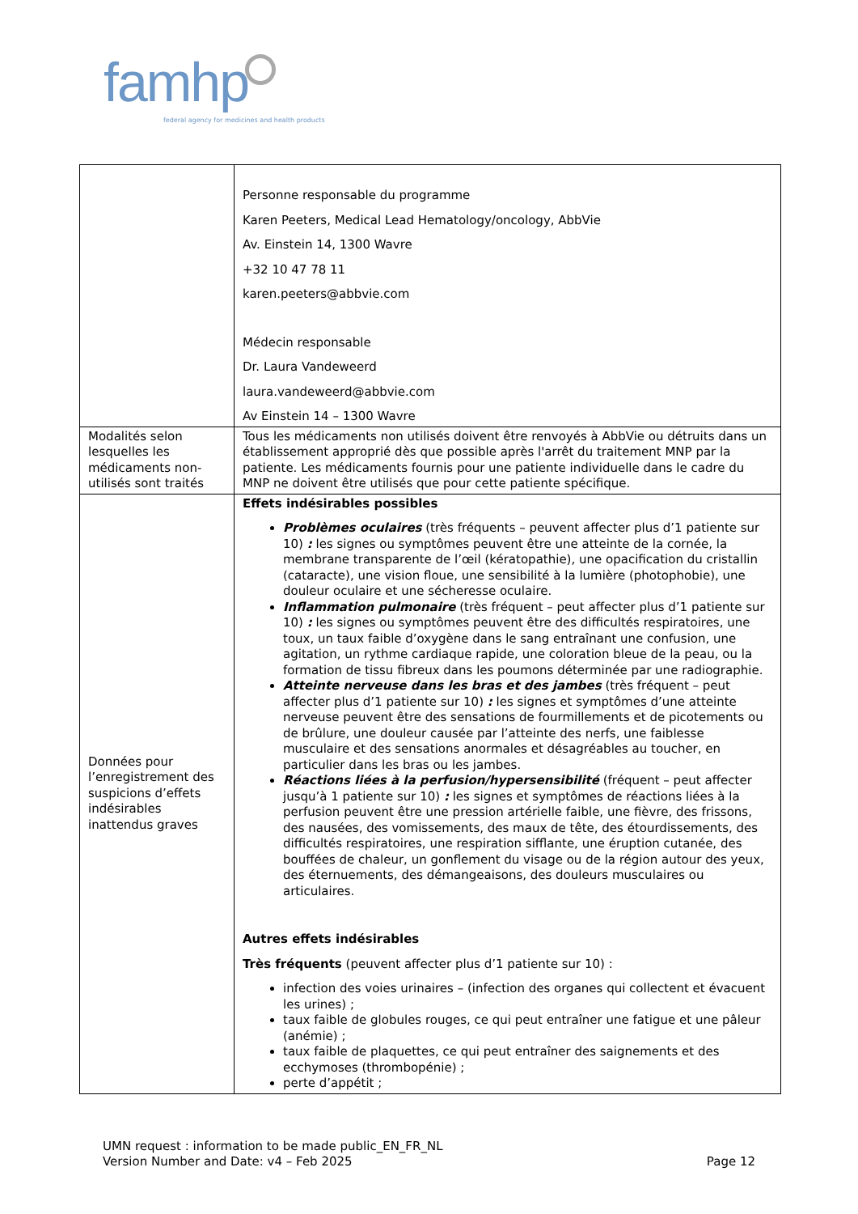famhp
federal agency for medicines and health products
| | Personne responsable du programme Karen Peeters, Medical Lead Hematology/oncology, AbbVie Av. Einstein 14, 1300 Wavre +32 10 47 78 11 karen.peeters@abbvie.com Médecin responsable Dr. Laura Vandeweerd laura.vandeweerd@abbvie.com Av Einstein 14 – 1300 Wavre |
| Modalités selon lesquelles les médicaments non-utilisés sont traités | Tous les médicaments non utilisés doivent être renvoyés à AbbVie ou détruits dans un établissement approprié dès que possible après l'arrêt du traitement MNP par la patiente. Les médicaments fournis pour une patiente individuelle dans le cadre du MNP ne doivent être utilisés que pour cette patiente spécifique. |
| Données pour l’enregistrement des suspicions d’effets indésirables inattendus graves | Effets indésirables possibles Problèmes oculaires (très fréquents – peuvent affecter plus d’1 patiente sur 10) : les signes ou symptômes peuvent être une atteinte de la cornée, la membrane transparente de l’œil (kératopathie), une opacification du cristallin (cataracte), une vision floue, une sensibilité à la lumière (photophobie), une douleur oculaire et une sécheresse oculaire. Inflammation pulmonaire (très fréquent – peut affecter plus d’1 patiente sur 10) : les signes ou symptômes peuvent être des difficultés respiratoires, une toux, un taux faible d’oxygène dans le sang entraînant une confusion, une agitation, un rythme cardiaque rapide, une coloration bleue de la peau, ou la formation de tissu fibreux dans les poumons déterminée par une radiographie. Atteinte nerveuse dans les bras et des jambes (très fréquent – peut affecter plus d’1 patiente sur 10) : les signes et symptômes d’une atteinte nerveuse peuvent être des sensations de fourmillements et de picotements ou de brûlure, une douleur causée par l’atteinte des nerfs, une faiblesse musculaire et des sensations anormales et désagréables au toucher, en particulier dans les bras ou les jambes. Réactions liées à la perfusion/hypersensibilité (fréquent – peut affecter jusqu’à 1 patiente sur 10) : les signes et symptômes de réactions liées à la perfusion peuvent être une pression artérielle faible, une fièvre, des frissons, des nausées, des vomissements, des maux de tête, des étourdissements, des difficultés respiratoires, une respiration sifflante, une éruption cutanée, des bouffées de chaleur, un gonflement du visage ou de la région autour des yeux, des éternuements, des démangeaisons, des douleurs musculaires ou articulaires. Autres effets indésirables Très fréquents (peuvent affecter plus d’1 patiente sur 10) : infection des voies urinaires – (infection des organes qui collectent et évacuent les urines) ; taux faible de globules rouges, ce qui peut entraîner une fatigue et une pâleur (anémie) ; taux faible de plaquettes, ce qui peut entraîner des saignements et des ecchymoses (thrombopénie) ; perte d’appétit ; |
UMN request : information to be made public_EN_FR_NL
Version Number and Date: v4 – Feb 2025
Page 12